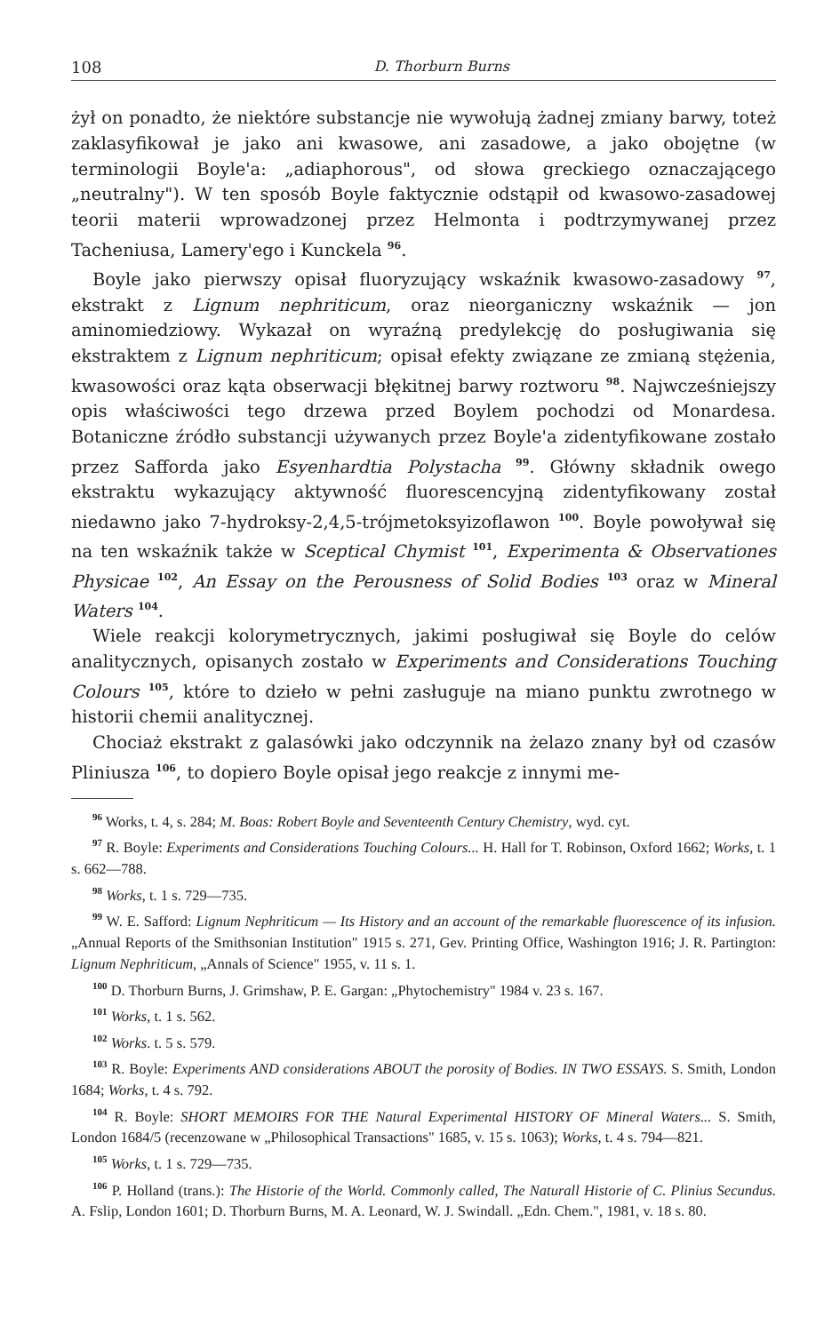108 D. Thorburn Burns
żył on ponadto, że niektóre substancje nie wywołują żadnej zmiany barwy, toteż zaklasyfikował je jako ani kwasowe, ani zasadowe, a jako obojętne (w terminologii Boyle'a: „adiaphorous", od słowa greckiego oznaczającego „neutralny"). W ten sposób Boyle faktycznie odstąpił od kwasowo-zasadowej teorii materii wprowadzonej przez Helmonta i podtrzymywanej przez Tacheniusa, Lamery'ego i Kunckela <sup>96</sup>.
Boyle jako pierwszy opisał fluoryzujący wskaźnik kwasowo-zasadowy <sup>97</sup>, ekstrakt z Lignum nephriticum, oraz nieorganiczny wskaźnik — jon aminomiedziowy. Wykazał on wyraźną predylekcję do posługiwania się ekstraktem z Lignum nephriticum; opisał efekty związane ze zmianą stężenia, kwasowości oraz kąta obserwacji błękitnej barwy roztworu <sup>98</sup>. Najwcześniejszy opis właściwości tego drzewa przed Boylem pochodzi od Monardesa. Botaniczne źródło substancji używanych przez Boyle'a zidentyfikowane zostało przez Safforda jako Esyenhardtia Polystacha <sup>99</sup>. Główny składnik owego ekstraktu wykazujący aktywność fluorescencyjną zidentyfikowany został niedawno jako 7-hydroksy-2,4,5-trójmetoksyizoflawon <sup>100</sup>. Boyle powoływał się na ten wskaźnik także w Sceptical Chymist <sup>101</sup>, Experimenta & Observationes Physicae <sup>102</sup>, An Essay on the Perousness of Solid Bodies <sup>103</sup> oraz w Mineral Waters <sup>104</sup>.
Wiele reakcji kolorymetrycznych, jakimi posługiwał się Boyle do celów analitycznych, opisanych zostało w Experiments and Considerations Touching Colours <sup>105</sup>, które to dzieło w pełni zasługuje na miano punktu zwrotnego w historii chemii analitycznej.
Chociaż ekstrakt z galasówki jako odczynnik na żelazo znany był od czasów Pliniusza <sup>106</sup>, to dopiero Boyle opisał jego reakcje z innymi me-
<sup>96</sup> Works, t. 4, s. 284; M. Boas: Robert Boyle and Seventeenth Century Chemistry, wyd. cyt.
<sup>97</sup> R. Boyle: Experiments and Considerations Touching Colours... H. Hall for T. Robinson, Oxford 1662; Works, t. 1 s. 662—788.
<sup>98</sup> Works, t. 1 s. 729—735.
<sup>99</sup> W. E. Safford: Lignum Nephriticum — Its History and an account of the remarkable fluorescence of its infusion. „Annual Reports of the Smithsonian Institution" 1915 s. 271, Gev. Printing Office, Washington 1916; J. R. Partington: Lignum Nephriticum, „Annals of Science" 1955, v. 11 s. 1.
<sup>100</sup> D. Thorburn Burns, J. Grimshaw, P. E. Gargan: „Phytochemistry" 1984 v. 23 s. 167.
<sup>101</sup> Works, t. 1 s. 562.
<sup>102</sup> Works. t. 5 s. 579.
<sup>103</sup> R. Boyle: Experiments AND considerations ABOUT the porosity of Bodies. IN TWO ESSAYS. S. Smith, London 1684; Works, t. 4 s. 792.
<sup>104</sup> R. Boyle: SHORT MEMOIRS FOR THE Natural Experimental HISTORY OF Mineral Waters... S. Smith, London 1684/5 (recenzowane w „Philosophical Transactions" 1685, v. 15 s. 1063); Works, t. 4 s. 794—821.
<sup>105</sup> Works, t. 1 s. 729—735.
<sup>106</sup> P. Holland (trans.): The Historie of the World. Commonly called, The Naturall Historie of C. Plinius Secundus. A. Fslip, London 1601; D. Thorburn Burns, M. A. Leonard, W. J. Swindall. „Edn. Chem.", 1981, v. 18 s. 80.